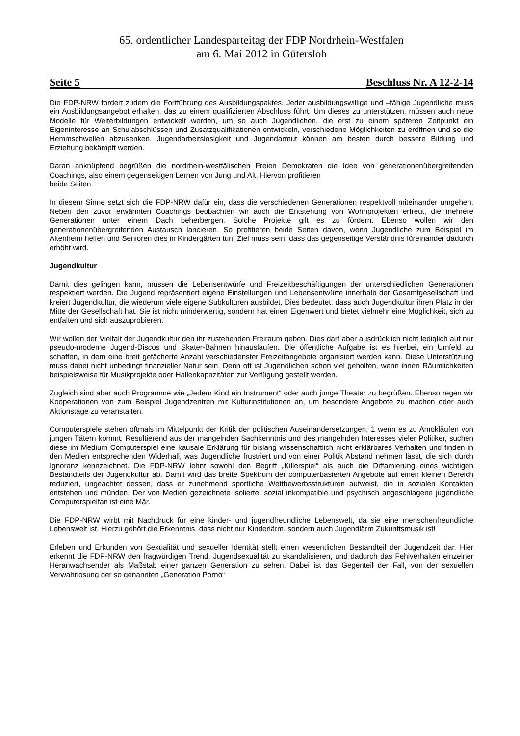65. ordentlicher Landesparteitag der FDP Nordrhein-Westfalen
am 6. Mai 2012 in Gütersloh
Seite 5 Beschluss Nr. A 12-2-14
Die FDP-NRW fordert zudem die Fortführung des Ausbildungspaktes. Jeder ausbildungswillige und –fähige Jugendliche muss ein Ausbildungsangebot erhalten, das zu einem qualifizierten Abschluss führt. Um dieses zu unterstützen, müssen auch neue Modelle für Weiterbildungen entwickelt werden, um so auch Jugendlichen, die erst zu einem späteren Zeitpunkt ein Eigeninteresse an Schulabschlüssen und Zusatzqualifikationen entwickeln, verschiedene Möglichkeiten zu eröffnen und so die Hemmschwellen abzusenken. Jugendarbeitslosigkeit und Jugendarmut können am besten durch bessere Bildung und Erziehung bekämpft werden.
Daran anknüpfend begrüßen die nordrhein-westfälischen Freien Demokraten die Idee von generationenübergreifenden Coachings, also einem gegenseitigen Lernen von Jung und Alt. Hiervon profitieren
beide Seiten.
In diesem Sinne setzt sich die FDP-NRW dafür ein, dass die verschiedenen Generationen respektvoll miteinander umgehen. Neben den zuvor erwähnten Coachings beobachten wir auch die Entstehung von Wohnprojekten erfreut, die mehrere Generationen unter einem Dach beherbergen. Solche Projekte gilt es zu fördern. Ebenso wollen wir den generationenübergreifenden Austausch lancieren. So profitieren beide Seiten davon, wenn Jugendliche zum Beispiel im Altenheim helfen und Senioren dies in Kindergärten tun. Ziel muss sein, dass das gegenseitige Verständnis füreinander dadurch erhöht wird.
Jugendkultur
Damit dies gelingen kann, müssen die Lebensentwürfe und Freizeitbeschäftigungen der unterschiedlichen Generationen respektiert werden. Die Jugend repräsentiert eigene Einstellungen und Lebensentwürfe innerhalb der Gesamtgesellschaft und kreiert Jugendkultur, die wiederum viele eigene Subkulturen ausbildet. Dies bedeutet, dass auch Jugendkultur ihren Platz in der Mitte der Gesellschaft hat. Sie ist nicht minderwertig, sondern hat einen Eigenwert und bietet vielmehr eine Möglichkeit, sich zu entfalten und sich auszuprobieren.
Wir wollen der Vielfalt der Jugendkultur den ihr zustehenden Freiraum geben. Dies darf aber ausdrücklich nicht lediglich auf nur pseudo-moderne Jugend-Discos und Skater-Bahnen hinauslaufen. Die öffentliche Aufgabe ist es hierbei, ein Umfeld zu schaffen, in dem eine breit gefächerte Anzahl verschiedenster Freizeitangebote organisiert werden kann. Diese Unterstützung muss dabei nicht unbedingt finanzieller Natur sein. Denn oft ist Jugendlichen schon viel geholfen, wenn ihnen Räumlichkeiten beispielsweise für Musikprojekte oder Hallenkapazitäten zur Verfügung gestellt werden.
Zugleich sind aber auch Programme wie „Jedem Kind ein Instrument“ oder auch junge Theater zu begrüßen. Ebenso regen wir Kooperationen von zum Beispiel Jugendzentren mit Kulturinstitutionen an, um besondere Angebote zu machen oder auch Aktionstage zu veranstalten.
Computerspiele stehen oftmals im Mittelpunkt der Kritik der politischen Auseinandersetzungen, 1 wenn es zu Amokläufen von jungen Tätern kommt. Resultierend aus der mangelnden Sachkenntnis und des mangelnden Interesses vieler Politiker, suchen diese im Medium Computerspiel eine kausale Erklärung für bislang wissenschaftlich nicht erklärbares Verhalten und finden in den Medien entsprechenden Widerhall, was Jugendliche frustriert und von einer Politik Abstand nehmen lässt, die sich durch Ignoranz kennzeichnet. Die FDP-NRW lehnt sowohl den Begriff „Killerspiel“ als auch die Diffamierung eines wichtigen Bestandteils der Jugendkultur ab. Damit wird das breite Spektrum der computerbasierten Angebote auf einen kleinen Bereich reduziert, ungeachtet dessen, dass er zunehmend sportliche Wettbewerbsstrukturen aufweist, die in sozialen Kontakten entstehen und münden. Der von Medien gezeichnete isolierte, sozial inkompatible und psychisch angeschlagene jugendliche Computerspielfan ist eine Mär.
Die FDP-NRW wirbt mit Nachdruck für eine kinder- und jugendfreundliche Lebenswelt, da sie eine menschenfreundliche Lebenswelt ist. Hierzu gehört die Erkenntnis, dass nicht nur Kinderlärm, sondern auch Jugendlärm Zukunftsmusik ist!
Erleben und Erkunden von Sexualität und sexueller Identität stellt einen wesentlichen Bestandteil der Jugendzeit dar. Hier erkennt die FDP-NRW den fragwürdigen Trend, Jugendsexualität zu skandalisieren, und dadurch das Fehlverhalten einzelner Heranwachsender als Maßstab einer ganzen Generation zu sehen. Dabei ist das Gegenteil der Fall, von der sexuellen Verwahrlosung der so genannten „Generation Porno“